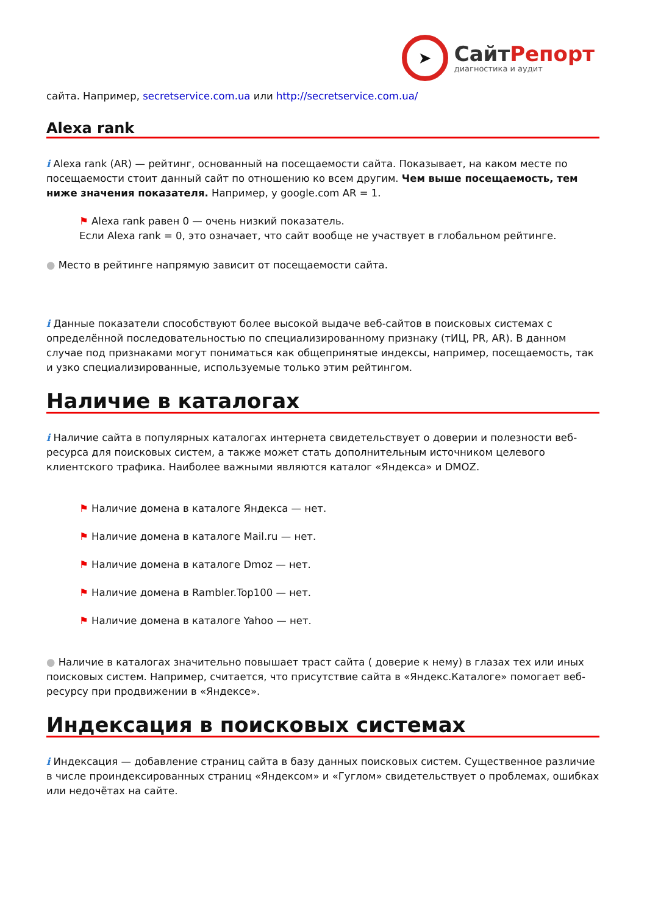➤
СайтРепорт
диагностика и аудит
сайта. Например, secretservice.com.ua или http://secretservice.com.ua/
Alexa rank
i Alexa rank (AR) — рейтинг, основанный на посещаемости сайта. Показывает, на каком месте по посещаемости стоит данный сайт по отношению ко всем другим. Чем выше посещаемость, тем ниже значения показателя. Например, у google.com AR = 1.
⚑ Alexa rank равен 0 — очень низкий показатель.
Если Alexa rank = 0, это означает, что сайт вообще не участвует в глобальном рейтинге.
● Место в рейтинге напрямую зависит от посещаемости сайта.
i Данные показатели способствуют более высокой выдаче веб-сайтов в поисковых системах с определённой последовательностью по специализированному признаку (тИЦ, PR, AR). В данном случае под признаками могут пониматься как общепринятые индексы, например, посещаемость, так и узко специализированные, используемые только этим рейтингом.
Наличие в каталогах
i Наличие сайта в популярных каталогах интернета свидетельствует о доверии и полезности веб-ресурса для поисковых систем, а также может стать дополнительным источником целевого клиентского трафика. Наиболее важными являются каталог «Яндекса» и DMOZ.
⚑ Наличие домена в каталоге Яндекса — нет.
⚑ Наличие домена в каталоге Mail.ru — нет.
⚑ Наличие домена в каталоге Dmoz — нет.
⚑ Наличие домена в Rambler.Top100 — нет.
⚑ Наличие домена в каталоге Yahoo — нет.
● Наличие в каталогах значительно повышает траст сайта ( доверие к нему) в глазах тех или иных поисковых систем. Например, считается, что присутствие сайта в «Яндекс.Каталоге» помогает веб-ресурсу при продвижении в «Яндексе».
Индексация в поисковых системах
i Индексация — добавление страниц сайта в базу данных поисковых систем. Существенное различие в числе проиндексированных страниц «Яндексом» и «Гуглом» свидетельствует о проблемах, ошибках или недочётах на сайте.